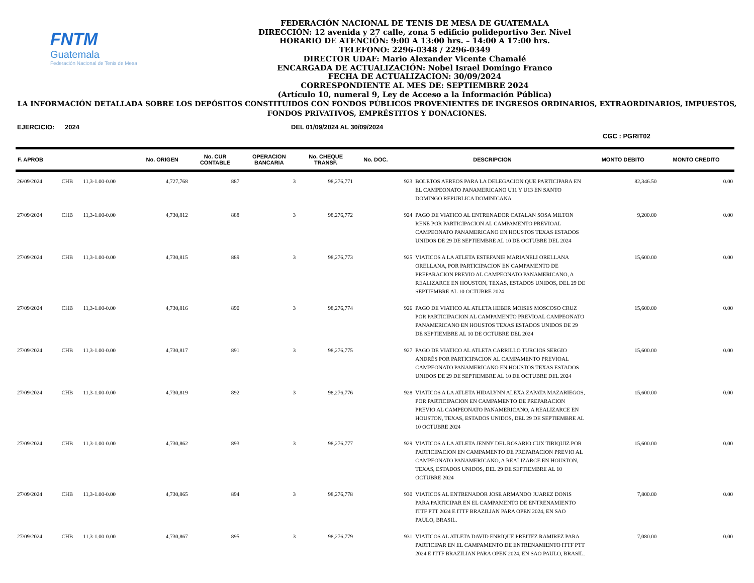FNTM
Guatemala
Federación Nacional de Tenis de Mesa
FEDERACIÓN NACIONAL DE TENIS DE MESA DE GUATEMALA
DIRECCIÓN: 12 avenida y 27 calle, zona 5 edificio polideportivo 3er. Nivel
HORARIO DE ATENCIÓN: 9:00 A 13:00 hrs. – 14:00 A 17:00 hrs.
TELEFONO: 2296-0348 / 2296-0349
DIRECTOR UDAF: Mario Alexander Vicente Chamalé
ENCARGADA DE ACTUALIZACIÓN: Nobel Israel Domingo Franco
FECHA DE ACTUALIZACION: 30/09/2024
CORRESPONDIENTE AL MES DE: SEPTIEMBRE 2024
(Artículo 10, numeral 9, Ley de Acceso a la Información Pública)
LA INFORMACIÓN DETALLADA SOBRE LOS DEPÓSITOS CONSTITUIDOS CON FONDOS PÚBLICOS PROVENIENTES DE INGRESOS ORDINARIOS, EXTRAORDINARIOS, IMPUESTOS, FONDOS PRIVATIVOS, EMPRÉSTITOS Y DONACIONES.
EJERCICIO: 2024 DEL 01/09/2024 AL 30/09/2024 CGC : PGRIT02
| F. APROB | | | No. ORIGEN | No. CUR CONTABLE | OPERACION BANCARIA | No. CHEQUE TRANSF. | No. DOC. | DESCRIPCION | | MONTO DEBITO | MONTO CREDITO |
| --- | --- | --- | --- | --- | --- | --- | --- | --- | --- | --- | --- |
| 26/09/2024 | CHB | 11,3-1.00-0.00 | 4,727,768 | 887 | 3 | 98,276,771 | | 923 | BOLETOS AEREOS PARA LA DELEGACION QUE PARTICIPARA EN EL CAMPEONATO PANAMERICANO U11 Y U13 EN SANTO DOMINGO REPUBLICA DOMINICANA | 82,346.50 | 0.00 |
| 27/09/2024 | CHB | 11,3-1.00-0.00 | 4,730,812 | 888 | 3 | 98,276,772 | | 924 | PAGO DE VIATICO AL ENTRENADOR CATALAN SOSA MILTON RENE POR PARTICIPACION AL CAMPAMENTO PREVIOAL CAMPEONATO PANAMERICANO EN HOUSTOS TEXAS ESTADOS UNIDOS DE 29 DE SEPTIEMBRE AL 10 DE OCTUBRE DEL 2024 | 9,200.00 | 0.00 |
| 27/09/2024 | CHB | 11,3-1.00-0.00 | 4,730,815 | 889 | 3 | 98,276,773 | | 925 | VIATICOS A LA ATLETA ESTEFANIE MARIANELI ORELLANA ORELLANA, POR PARTICIPACION EN CAMPAMENTO DE PREPARACION PREVIO AL CAMPEONATO PANAMERICANO, A REALIZARCE EN HOUSTON, TEXAS, ESTADOS UNIDOS, DEL 29 DE SEPTIEMBRE AL 10 OCTUBRE 2024 | 15,600.00 | 0.00 |
| 27/09/2024 | CHB | 11,3-1.00-0.00 | 4,730,816 | 890 | 3 | 98,276,774 | | 926 | PAGO DE VIATICO AL ATLETA HEBER MOISES MOSCOSO CRUZ POR PARTICIPACION AL CAMPAMENTO PREVIOAL CAMPEONATO PANAMERICANO EN HOUSTOS TEXAS ESTADOS UNIDOS DE 29 DE SEPTIEMBRE AL 10 DE OCTUBRE DEL 2024 | 15,600.00 | 0.00 |
| 27/09/2024 | CHB | 11,3-1.00-0.00 | 4,730,817 | 891 | 3 | 98,276,775 | | 927 | PAGO DE VIATICO AL ATLETA CARRILLO TURCIOS SERGIO ANDRÉS POR PARTICIPACION AL CAMPAMENTO PREVIOAL CAMPEONATO PANAMERICANO EN HOUSTOS TEXAS ESTADOS UNIDOS DE 29 DE SEPTIEMBRE AL 10 DE OCTUBRE DEL 2024 | 15,600.00 | 0.00 |
| 27/09/2024 | CHB | 11,3-1.00-0.00 | 4,730,819 | 892 | 3 | 98,276,776 | | 928 | VIATICOS A LA ATLETA HIDALYNN ALEXA ZAPATA MAZARIEGOS, POR PARTICIPACION EN CAMPAMENTO DE PREPARACION PREVIO AL CAMPEONATO PANAMERICANO, A REALIZARCE EN HOUSTON, TEXAS, ESTADOS UNIDOS, DEL 29 DE SEPTIEMBRE AL 10 OCTUBRE 2024 | 15,600.00 | 0.00 |
| 27/09/2024 | CHB | 11,3-1.00-0.00 | 4,730,862 | 893 | 3 | 98,276,777 | | 929 | VIATICOS A LA ATLETA JENNY DEL ROSARIO CUX TIRIQUIZ POR PARTICIPACION EN CAMPAMENTO DE PREPARACION PREVIO AL CAMPEONATO PANAMERICANO, A REALIZARCE EN HOUSTON, TEXAS, ESTADOS UNIDOS, DEL 29 DE SEPTIEMBRE AL 10 OCTUBRE 2024 | 15,600.00 | 0.00 |
| 27/09/2024 | CHB | 11,3-1.00-0.00 | 4,730,865 | 894 | 3 | 98,276,778 | | 930 | VIATICOS AL ENTRENADOR JOSE ARMANDO JUAREZ DONIS PARA PARTICIPAR EN EL CAMPAMENTO DE ENTRENAMIENTO ITTF PTT 2024 E ITTF BRAZILIAN PARA OPEN 2024, EN SAO PAULO, BRASIL. | 7,800.00 | 0.00 |
| 27/09/2024 | CHB | 11,3-1.00-0.00 | 4,730,867 | 895 | 3 | 98,276,779 | | 931 | VIATICOS AL ATLETA DAVID ENRIQUE PREITEZ RAMIREZ PARA PARTICIPAR EN EL CAMPAMENTO DE ENTRENAMIENTO ITTF PTT 2024 E ITTF BRAZILIAN PARA OPEN 2024, EN SAO PAULO, BRASIL. | 7,080.00 | 0.00 |